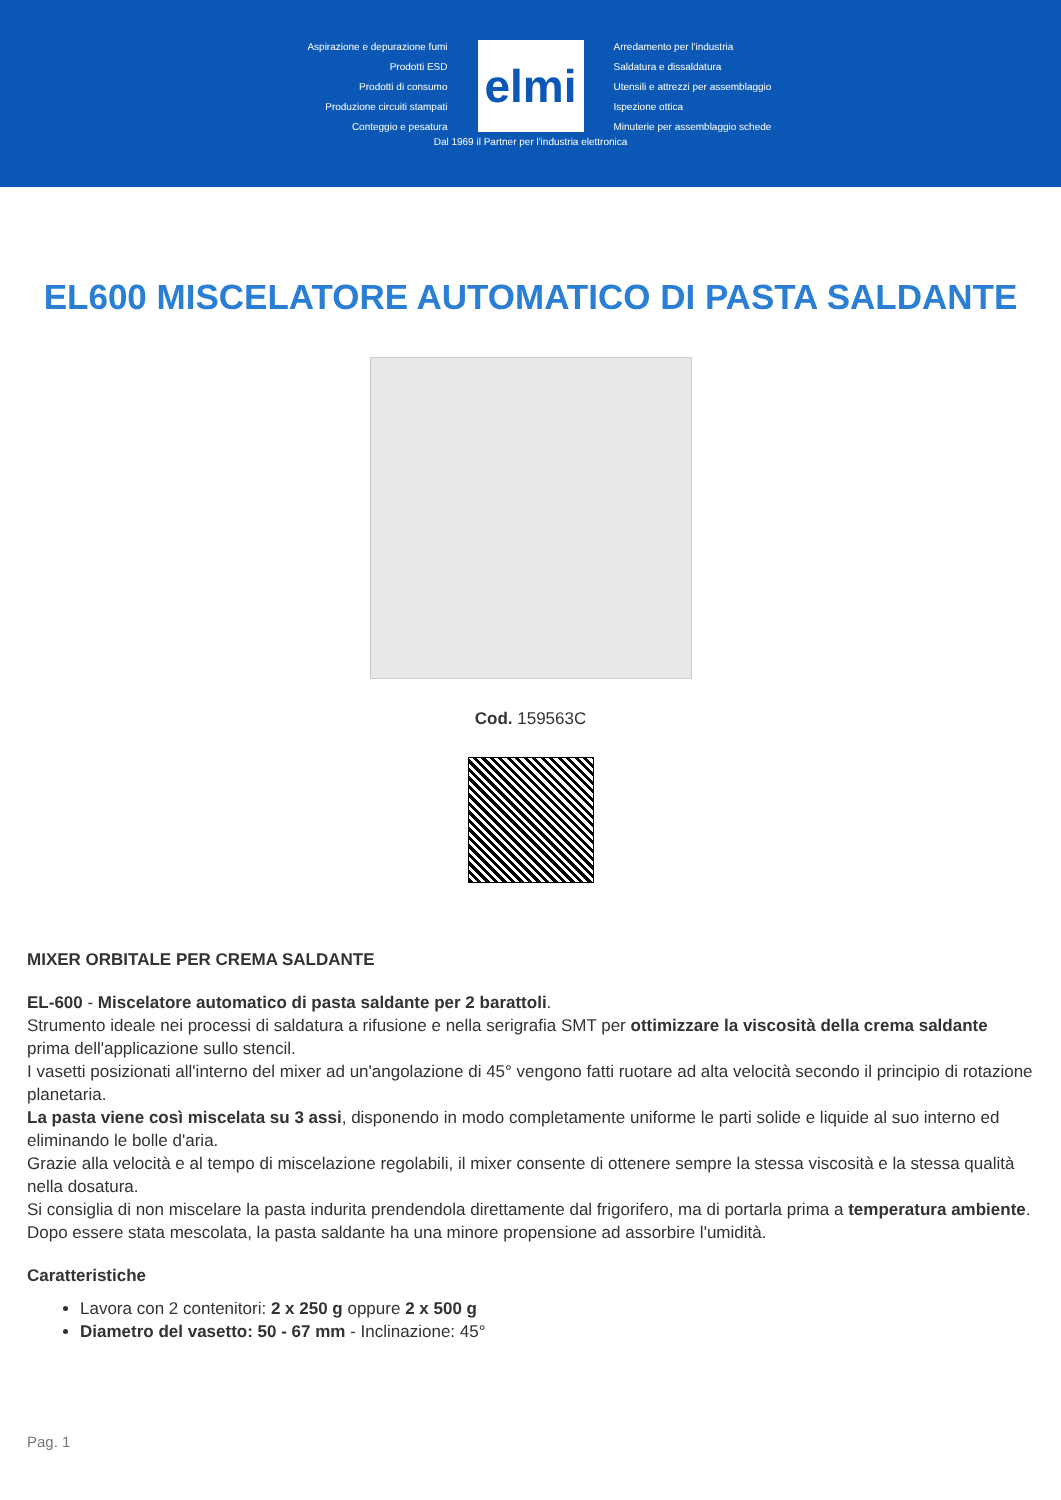Aspirazione e depurazione fumi
Prodotti ESD
Prodotti di consumo
Produzione circuiti stampati
Conteggio e pesatura
elmi
Arredamento per l'industria
Saldatura e dissaldatura
Utensili e attrezzi per assemblaggio
Ispezione ottica
Minuterie per assemblaggio schede
Dal 1969 il Partner per l'industria elettronica
EL600 MISCELATORE AUTOMATICO DI PASTA SALDANTE
Cod. 159563C
MIXER ORBITALE PER CREMA SALDANTE
EL-600 - Miscelatore automatico di pasta saldante per 2 barattoli.
Strumento ideale nei processi di saldatura a rifusione e nella serigrafia SMT per ottimizzare la viscosità della crema saldante prima dell'applicazione sullo stencil.
I vasetti posizionati all'interno del mixer ad un'angolazione di 45° vengono fatti ruotare ad alta velocità secondo il principio di rotazione planetaria.
La pasta viene così miscelata su 3 assi, disponendo in modo completamente uniforme le parti solide e liquide al suo interno ed eliminando le bolle d'aria.
Grazie alla velocità e al tempo di miscelazione regolabili, il mixer consente di ottenere sempre la stessa viscosità e la stessa qualità nella dosatura.
Si consiglia di non miscelare la pasta indurita prendendola direttamente dal frigorifero, ma di portarla prima a temperatura ambiente.
Dopo essere stata mescolata, la pasta saldante ha una minore propensione ad assorbire l'umidità.
Caratteristiche
Lavora con 2 contenitori: 2 x 250 g oppure 2 x 500 g
Diametro del vasetto: 50 - 67 mm - Inclinazione: 45°
Pag. 1